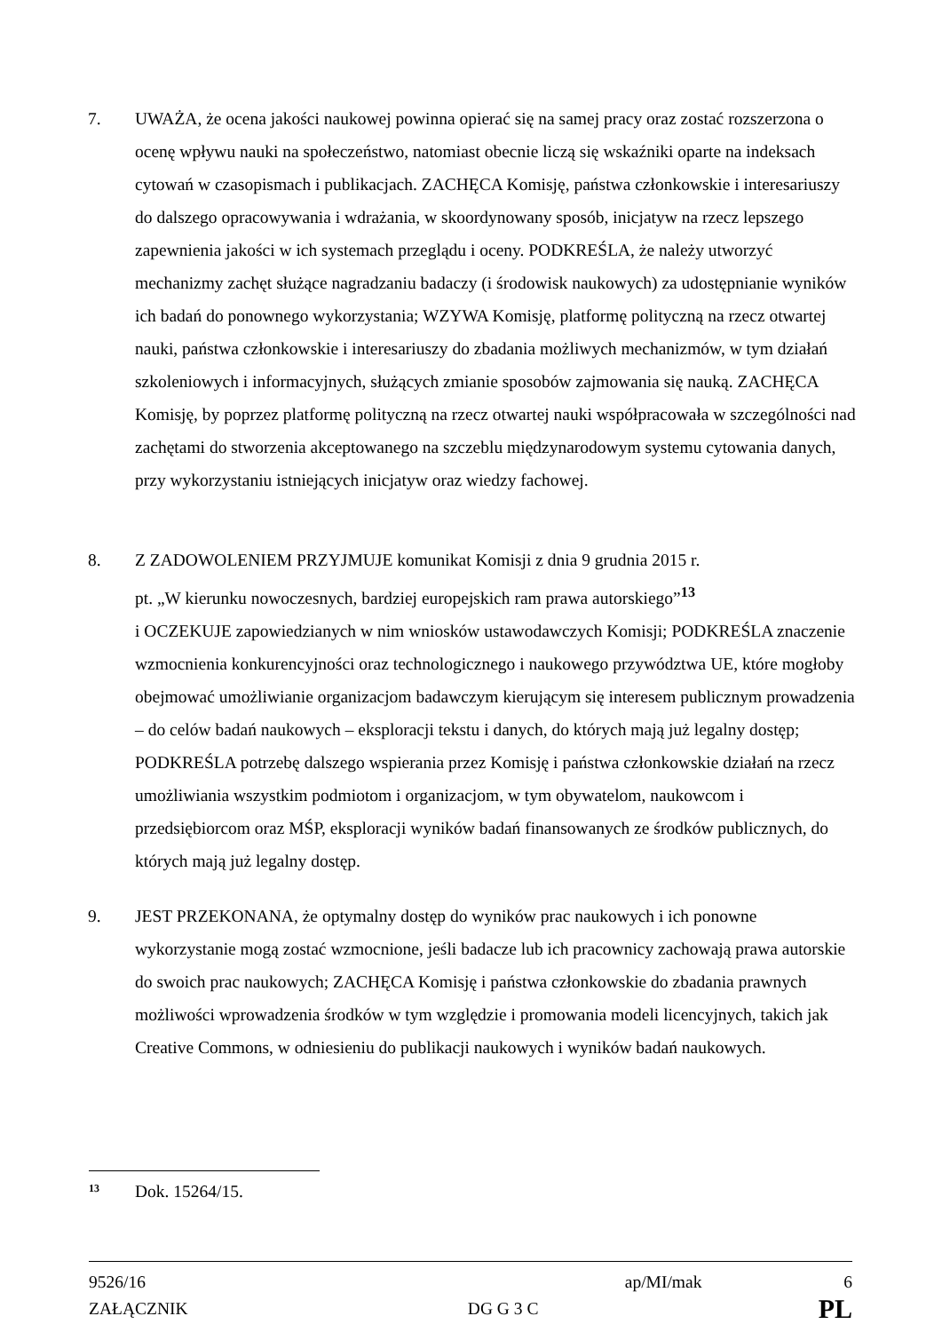7. UWAŻA, że ocena jakości naukowej powinna opierać się na samej pracy oraz zostać rozszerzona o ocenę wpływu nauki na społeczeństwo, natomiast obecnie liczą się wskaźniki oparte na indeksach cytowań w czasopismach i publikacjach. ZACHĘCA Komisję, państwa członkowskie i interesariuszy do dalszego opracowywania i wdrażania, w skoordynowany sposób, inicjatyw na rzecz lepszego zapewnienia jakości w ich systemach przeglądu i oceny. PODKREŚLA, że należy utworzyć mechanizmy zachęt służące nagradzaniu badaczy (i środowisk naukowych) za udostępnianie wyników ich badań do ponownego wykorzystania; WZYWA Komisję, platformę polityczną na rzecz otwartej nauki, państwa członkowskie i interesariuszy do zbadania możliwych mechanizmów, w tym działań szkoleniowych i informacyjnych, służących zmianie sposobów zajmowania się nauką. ZACHĘCA Komisję, by poprzez platformę polityczną na rzecz otwartej nauki współpracowała w szczególności nad zachętami do stworzenia akceptowanego na szczeblu międzynarodowym systemu cytowania danych, przy wykorzystaniu istniejących inicjatyw oraz wiedzy fachowej.
8. Z ZADOWOLENIEM PRZYJMUJE komunikat Komisji z dnia 9 grudnia 2015 r.
pt. „W kierunku nowoczesnych, bardziej europejskich ram prawa autorskiego”<sup>13</sup>
i OCZEKUJE zapowiedzianych w nim wniosków ustawodawczych Komisji; PODKREŚLA znaczenie wzmocnienia konkurencyjności oraz technologicznego i naukowego przywództwa UE, które mogłoby obejmować umożliwianie organizacjom badawczym kierującym się interesem publicznym prowadzenia – do celów badań naukowych – eksploracji tekstu i danych, do których mają już legalny dostęp; PODKREŚLA potrzebę dalszego wspierania przez Komisję i państwa członkowskie działań na rzecz umożliwiania wszystkim podmiotom i organizacjom, w tym obywatelom, naukowcom i przedsiębiorcom oraz MŚP, eksploracji wyników badań finansowanych ze środków publicznych, do których mają już legalny dostęp.
9. JEST PRZEKONANA, że optymalny dostęp do wyników prac naukowych i ich ponowne wykorzystanie mogą zostać wzmocnione, jeśli badacze lub ich pracownicy zachowają prawa autorskie do swoich prac naukowych; ZACHĘCA Komisję i państwa członkowskie do zbadania prawnych możliwości wprowadzenia środków w tym względzie i promowania modeli licencyjnych, takich jak Creative Commons, w odniesieniu do publikacji naukowych i wyników badań naukowych.
13 Dok. 15264/15.
9526/16 ap/MI/mak 6
ZAŁĄCZNIK DG G 3 C PL